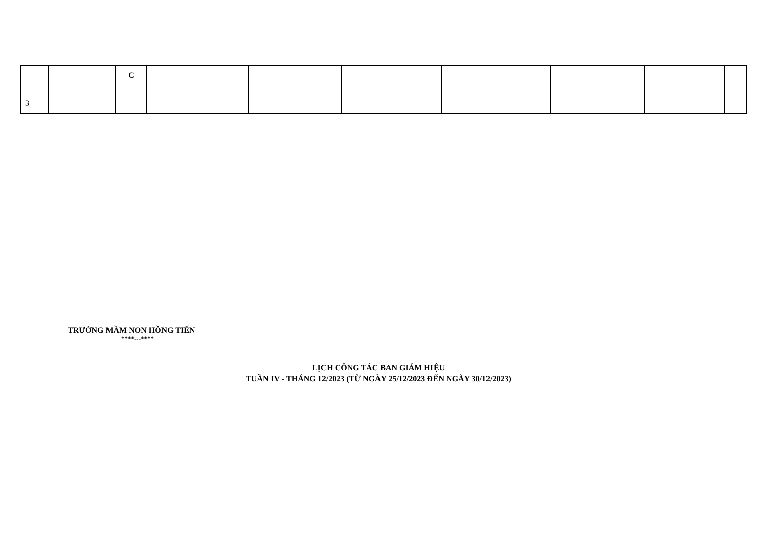| 3 | | C | | | | | | | |
TRƯỜNG MẦM NON HỒNG TIẾN
****---****
LỊCH CÔNG TÁC BAN GIÁM HIỆU
TUẦN IV - THÁNG 12/2023 (TỪ NGÀY 25/12/2023 ĐẾN NGÀY 30/12/2023)